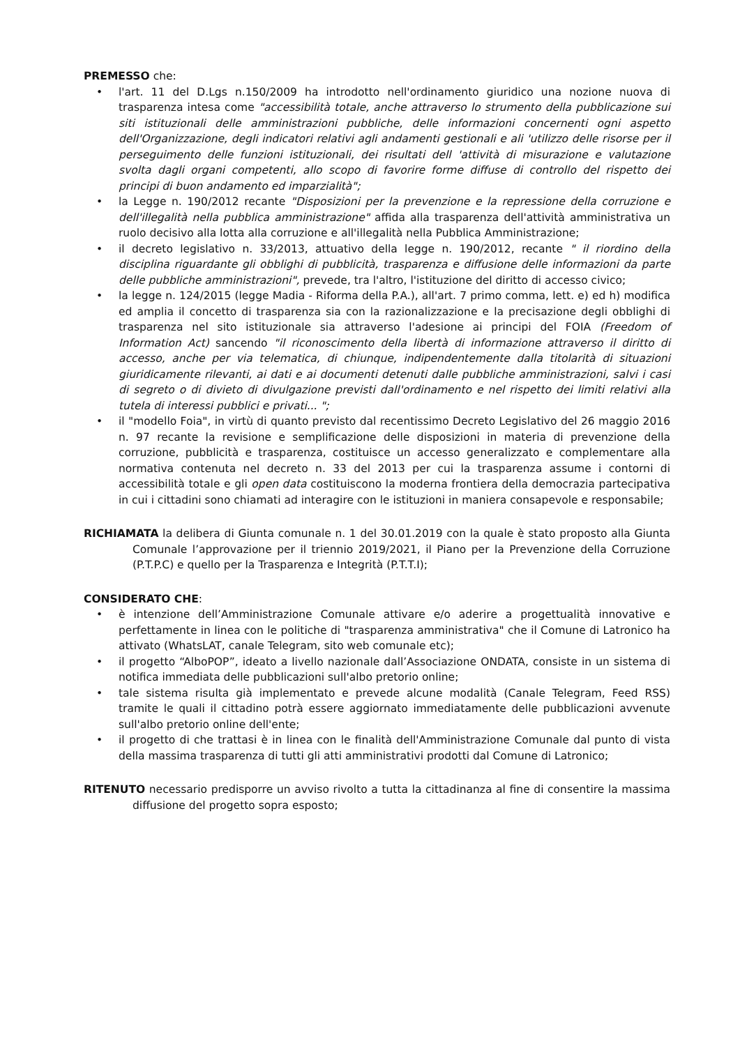PREMESSO che:
• l'art. 11 del D.Lgs n.150/2009 ha introdotto nell'ordinamento giuridico una nozione nuova di trasparenza intesa come "accessibilità totale, anche attraverso lo strumento della pubblicazione sui siti istituzionali delle amministrazioni pubbliche, delle informazioni concernenti ogni aspetto dell'Organizzazione, degli indicatori relativi agli andamenti gestionali e ali 'utilizzo delle risorse per il perseguimento delle funzioni istituzionali, dei risultati dell 'attività di misurazione e valutazione svolta dagli organi competenti, allo scopo di favorire forme diffuse di controllo del rispetto dei principi di buon andamento ed imparzialità";
• la Legge n. 190/2012 recante "Disposizioni per la prevenzione e la repressione della corruzione e dell'illegalità nella pubblica amministrazione" affida alla trasparenza dell'attività amministrativa un ruolo decisivo alla lotta alla corruzione e all'illegalità nella Pubblica Amministrazione;
• il decreto legislativo n. 33/2013, attuativo della legge n. 190/2012, recante " il riordino della disciplina riguardante gli obblighi di pubblicità, trasparenza e diffusione delle informazioni da parte delle pubbliche amministrazioni", prevede, tra l'altro, l'istituzione del diritto di accesso civico;
• la legge n. 124/2015 (legge Madia - Riforma della P.A.), all'art. 7 primo comma, lett. e) ed h) modifica ed amplia il concetto di trasparenza sia con la razionalizzazione e la precisazione degli obblighi di trasparenza nel sito istituzionale sia attraverso l'adesione ai principi del FOIA (Freedom of Information Act) sancendo "il riconoscimento della libertà di informazione attraverso il diritto di accesso, anche per via telematica, di chiunque, indipendentemente dalla titolarità di situazioni giuridicamente rilevanti, ai dati e ai documenti detenuti dalle pubbliche amministrazioni, salvi i casi di segreto o di divieto di divulgazione previsti dall'ordinamento e nel rispetto dei limiti relativi alla tutela di interessi pubblici e privati... ";
• il "modello Foia", in virtù di quanto previsto dal recentissimo Decreto Legislativo del 26 maggio 2016 n. 97 recante la revisione e semplificazione delle disposizioni in materia di prevenzione della corruzione, pubblicità e trasparenza, costituisce un accesso generalizzato e complementare alla normativa contenuta nel decreto n. 33 del 2013 per cui la trasparenza assume i contorni di accessibilità totale e gli open data costituiscono la moderna frontiera della democrazia partecipativa in cui i cittadini sono chiamati ad interagire con le istituzioni in maniera consapevole e responsabile;
RICHIAMATA la delibera di Giunta comunale n. 1 del 30.01.2019 con la quale è stato proposto alla Giunta Comunale l’approvazione per il triennio 2019/2021, il Piano per la Prevenzione della Corruzione (P.T.P.C) e quello per la Trasparenza e Integrità (P.T.T.I);
CONSIDERATO CHE:
• è intenzione dell’Amministrazione Comunale attivare e/o aderire a progettualità innovative e perfettamente in linea con le politiche di "trasparenza amministrativa" che il Comune di Latronico ha attivato (WhatsLAT, canale Telegram, sito web comunale etc);
• il progetto “AlboPOP”, ideato a livello nazionale dall’Associazione ONDATA, consiste in un sistema di notifica immediata delle pubblicazioni sull'albo pretorio online;
• tale sistema risulta già implementato e prevede alcune modalità (Canale Telegram, Feed RSS) tramite le quali il cittadino potrà essere aggiornato immediatamente delle pubblicazioni avvenute sull'albo pretorio online dell'ente;
• il progetto di che trattasi è in linea con le finalità dell'Amministrazione Comunale dal punto di vista della massima trasparenza di tutti gli atti amministrativi prodotti dal Comune di Latronico;
RITENUTO necessario predisporre un avviso rivolto a tutta la cittadinanza al fine di consentire la massima diffusione del progetto sopra esposto;